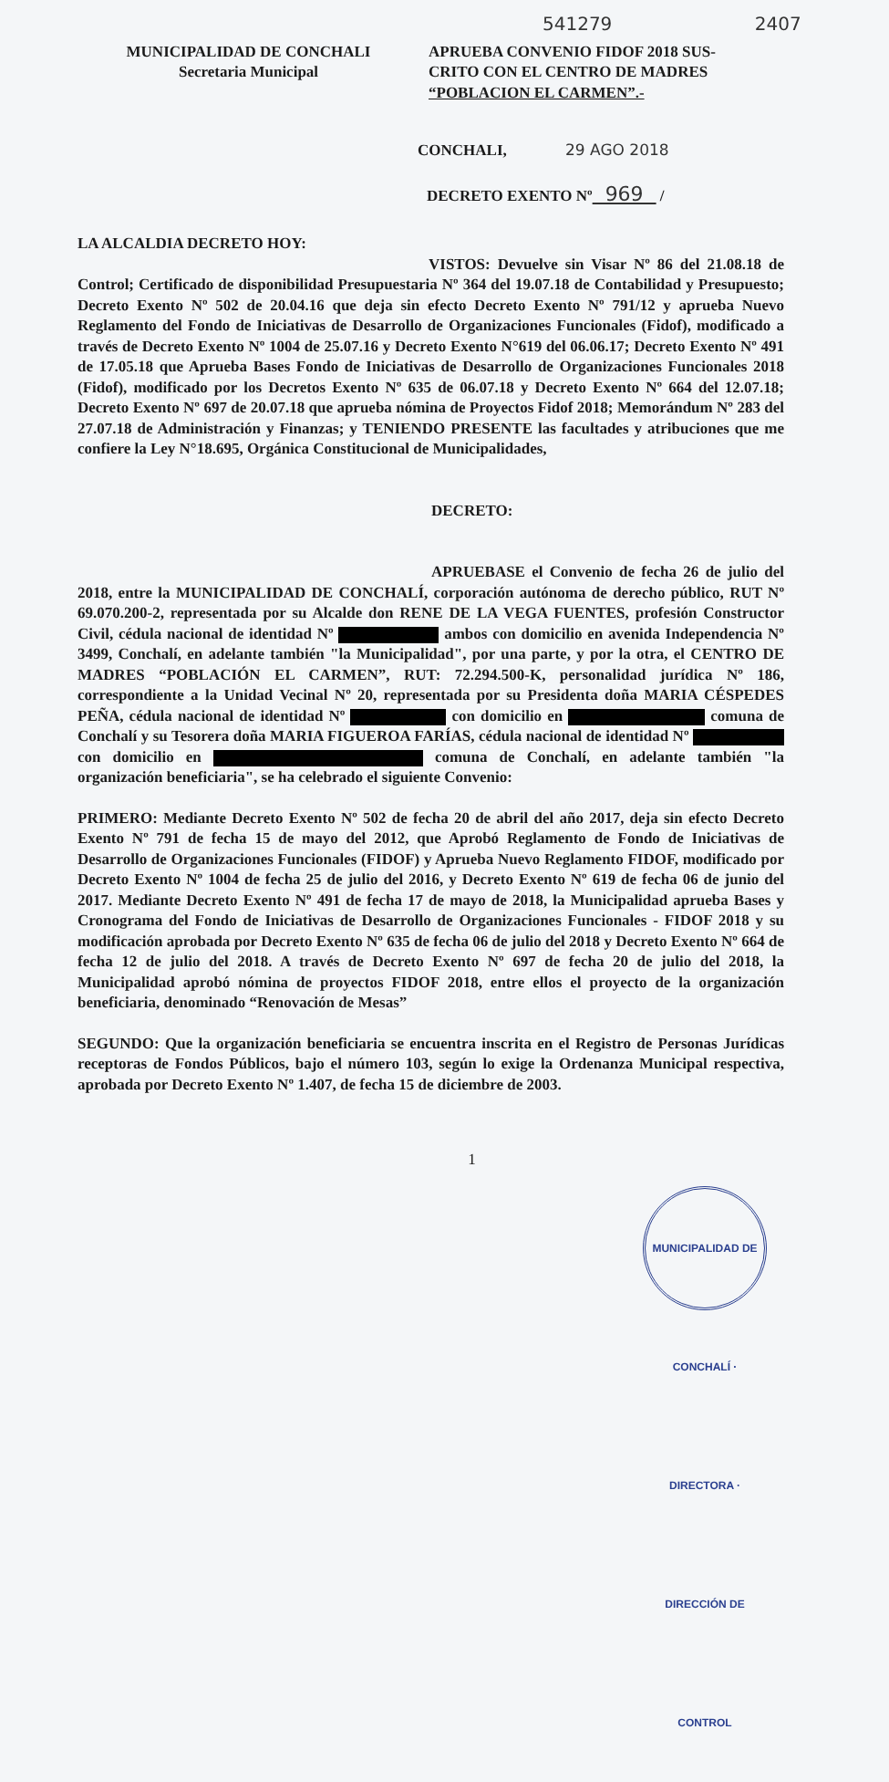541279 2407
MUNICIPALIDAD DE CONCHALI
Secretaria Municipal
APRUEBA CONVENIO FIDOF 2018 SUS-
CRITO CON EL CENTRO DE MADRES
“POBLACION EL CARMEN”.-
CONCHALI, 29 AGO 2018
DECRETO EXENTO Nº 969 /
LA ALCALDIA DECRETO HOY:
VISTOS: Devuelve sin Visar Nº 86 del 21.08.18 de Control; Certificado de disponibilidad Presupuestaria Nº 364 del 19.07.18 de Contabilidad y Presupuesto; Decreto Exento Nº 502 de 20.04.16 que deja sin efecto Decreto Exento Nº 791/12 y aprueba Nuevo Reglamento del Fondo de Iniciativas de Desarrollo de Organizaciones Funcionales (Fidof), modificado a través de Decreto Exento Nº 1004 de 25.07.16 y Decreto Exento N°619 del 06.06.17; Decreto Exento Nº 491 de 17.05.18 que Aprueba Bases Fondo de Iniciativas de Desarrollo de Organizaciones Funcionales 2018 (Fidof), modificado por los Decretos Exento Nº 635 de 06.07.18 y Decreto Exento Nº 664 del 12.07.18; Decreto Exento Nº 697 de 20.07.18 que aprueba nómina de Proyectos Fidof 2018; Memorándum Nº 283 del 27.07.18 de Administración y Finanzas; y TENIENDO PRESENTE las facultades y atribuciones que me confiere la Ley N°18.695, Orgánica Constitucional de Municipalidades,
DECRETO:
APRUEBASE el Convenio de fecha 26 de julio del 2018, entre la MUNICIPALIDAD DE CONCHALÍ, corporación autónoma de derecho público, RUT Nº 69.070.200-2, representada por su Alcalde don RENE DE LA VEGA FUENTES, profesión Constructor Civil, cédula nacional de identidad Nº ambos con domicilio en avenida Independencia Nº 3499, Conchalí, en adelante también "la Municipalidad", por una parte, y por la otra, el CENTRO DE MADRES “POBLACIÓN EL CARMEN”, RUT: 72.294.500-K, personalidad jurídica Nº 186, correspondiente a la Unidad Vecinal Nº 20, representada por su Presidenta doña MARIA CÉSPEDES PEÑA, cédula nacional de identidad Nº con domicilio en comuna de Conchalí y su Tesorera doña MARIA FIGUEROA FARÍAS, cédula nacional de identidad Nº con domicilio en comuna de Conchalí, en adelante también "la organización beneficiaria", se ha celebrado el siguiente Convenio:
PRIMERO: Mediante Decreto Exento Nº 502 de fecha 20 de abril del año 2017, deja sin efecto Decreto Exento Nº 791 de fecha 15 de mayo del 2012, que Aprobó Reglamento de Fondo de Iniciativas de Desarrollo de Organizaciones Funcionales (FIDOF) y Aprueba Nuevo Reglamento FIDOF, modificado por Decreto Exento Nº 1004 de fecha 25 de julio del 2016, y Decreto Exento Nº 619 de fecha 06 de junio del 2017. Mediante Decreto Exento Nº 491 de fecha 17 de mayo de 2018, la Municipalidad aprueba Bases y Cronograma del Fondo de Iniciativas de Desarrollo de Organizaciones Funcionales - FIDOF 2018 y su modificación aprobada por Decreto Exento Nº 635 de fecha 06 de julio del 2018 y Decreto Exento Nº 664 de fecha 12 de julio del 2018. A través de Decreto Exento Nº 697 de fecha 20 de julio del 2018, la Municipalidad aprobó nómina de proyectos FIDOF 2018, entre ellos el proyecto de la organización beneficiaria, denominado “Renovación de Mesas”
SEGUNDO: Que la organización beneficiaria se encuentra inscrita en el Registro de Personas Jurídicas receptoras de Fondos Públicos, bajo el número 103, según lo exige la Ordenanza Municipal respectiva, aprobada por Decreto Exento Nº 1.407, de fecha 15 de diciembre de 2003.
1
MUNICIPALIDAD DE CONCHALÍ · DIRECTORA · DIRECCIÓN DE CONTROL